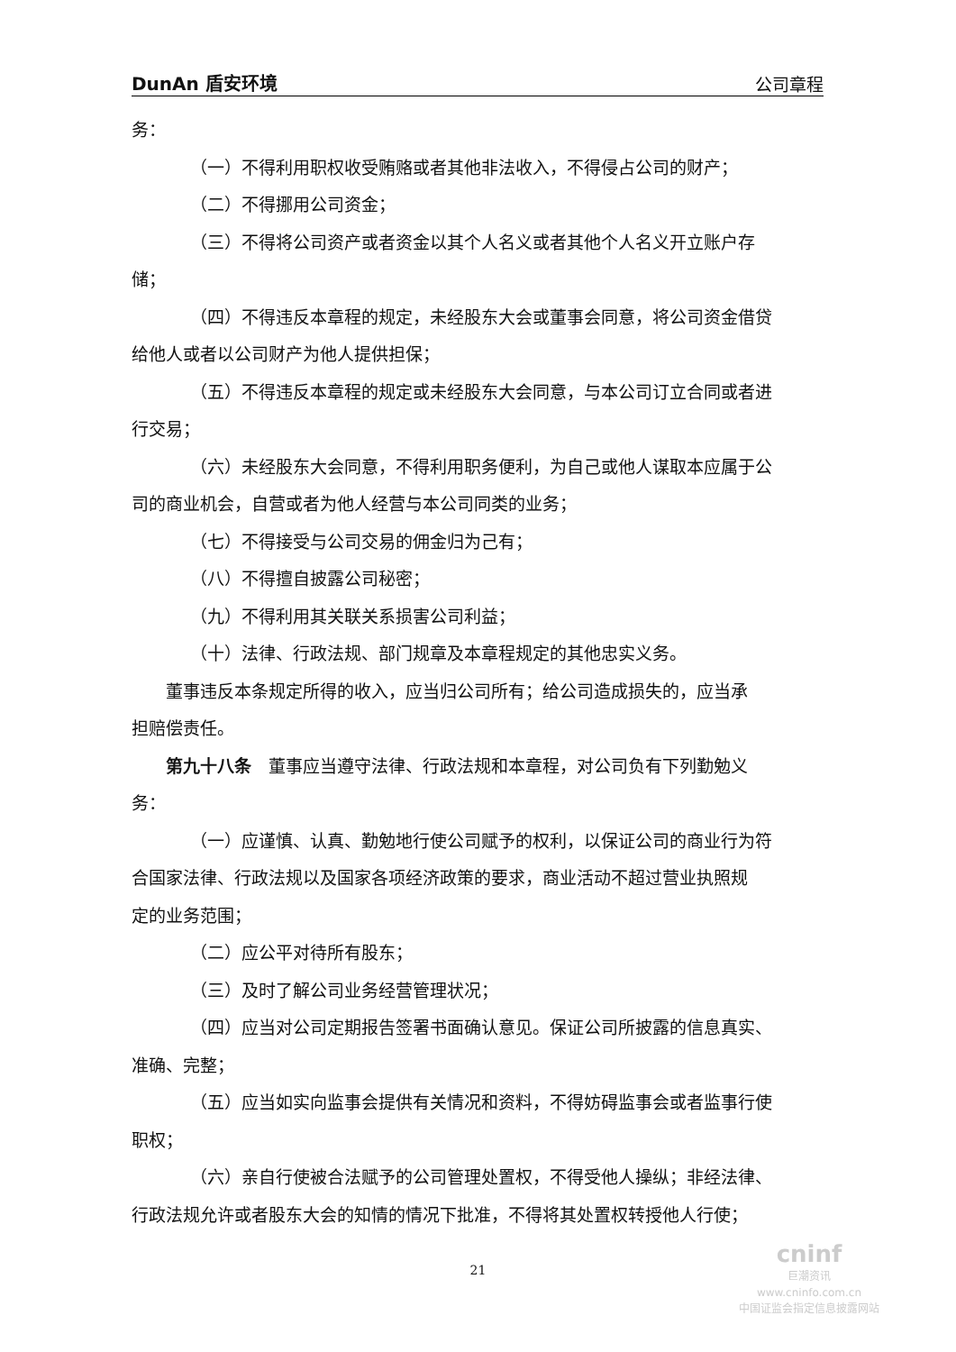DunAn 盾安环境 公司章程
务：
（一）不得利用职权收受贿赂或者其他非法收入，不得侵占公司的财产；
（二）不得挪用公司资金；
（三）不得将公司资产或者资金以其个人名义或者其他个人名义开立账户存
储；
（四）不得违反本章程的规定，未经股东大会或董事会同意，将公司资金借贷
给他人或者以公司财产为他人提供担保；
（五）不得违反本章程的规定或未经股东大会同意，与本公司订立合同或者进
行交易；
（六）未经股东大会同意，不得利用职务便利，为自己或他人谋取本应属于公
司的商业机会，自营或者为他人经营与本公司同类的业务；
（七）不得接受与公司交易的佣金归为己有；
（八）不得擅自披露公司秘密；
（九）不得利用其关联关系损害公司利益；
（十）法律、行政法规、部门规章及本章程规定的其他忠实义务。
董事违反本条规定所得的收入，应当归公司所有；给公司造成损失的，应当承
担赔偿责任。
第九十八条　董事应当遵守法律、行政法规和本章程，对公司负有下列勤勉义
务：
（一）应谨慎、认真、勤勉地行使公司赋予的权利，以保证公司的商业行为符
合国家法律、行政法规以及国家各项经济政策的要求，商业活动不超过营业执照规
定的业务范围；
（二）应公平对待所有股东；
（三）及时了解公司业务经营管理状况；
（四）应当对公司定期报告签署书面确认意见。保证公司所披露的信息真实、
准确、完整；
（五）应当如实向监事会提供有关情况和资料，不得妨碍监事会或者监事行使
职权；
（六）亲自行使被合法赋予的公司管理处置权，不得受他人操纵；非经法律、
行政法规允许或者股东大会的知情的情况下批准，不得将其处置权转授他人行使；
21
cninf
巨潮资讯
www.cninfo.com.cn
中国证监会指定信息披露网站